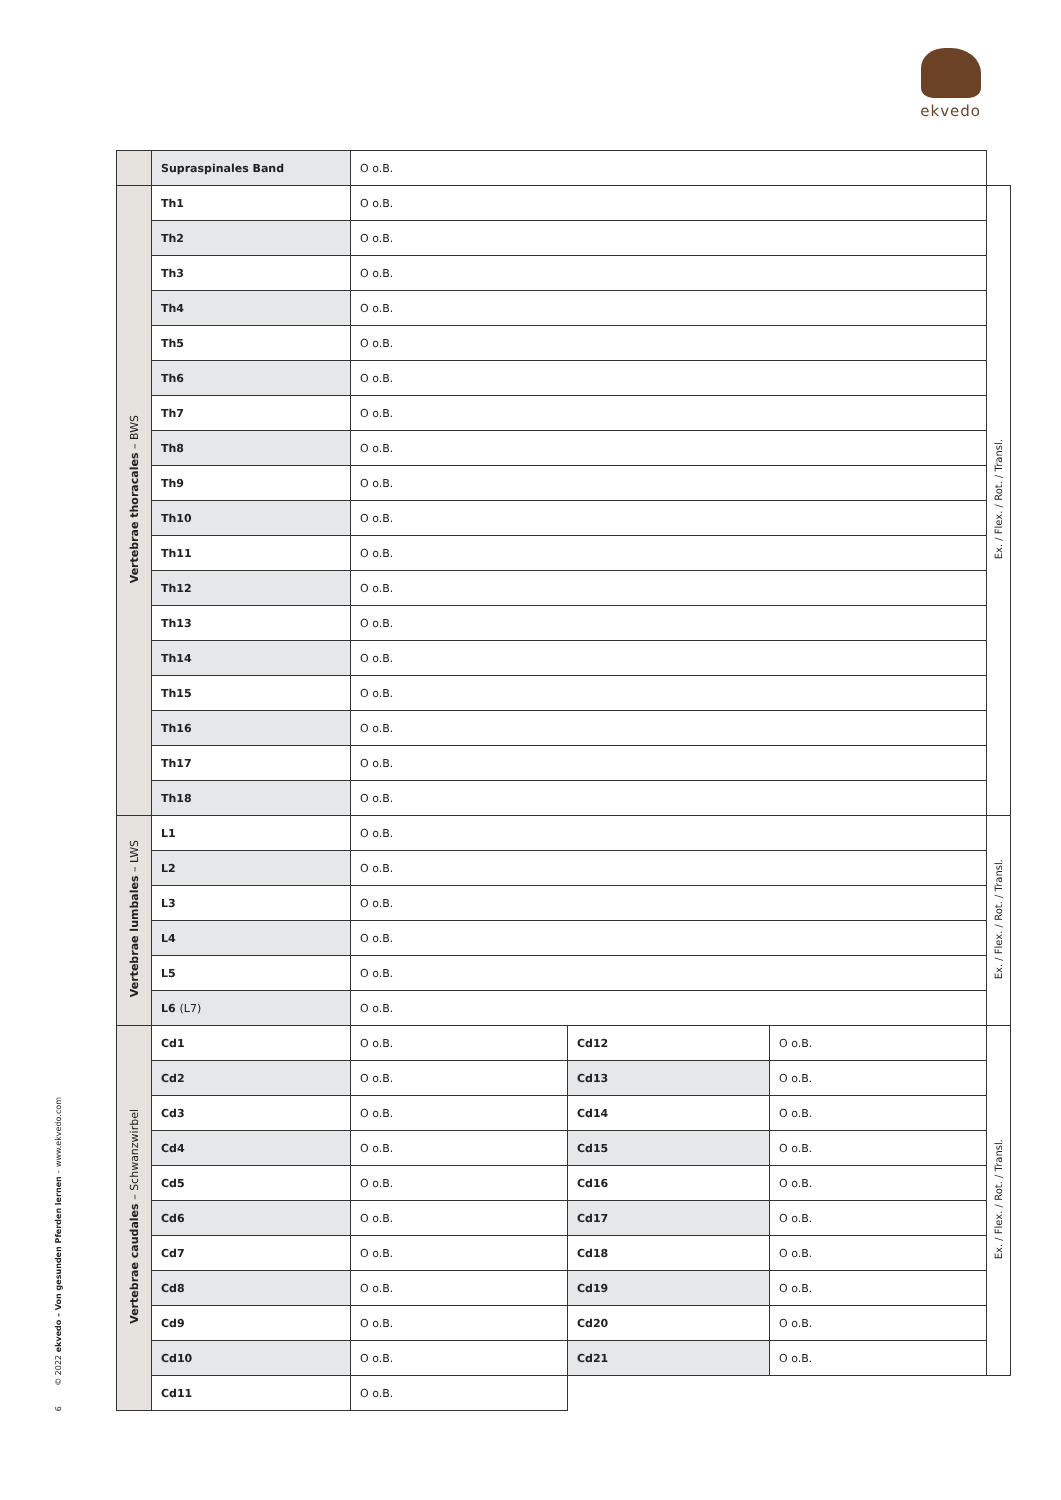ekvedo
6 © 2022 ekvedo – Von gesunden Pferden lernen – www.ekvedo.com
| | Supraspinales Band | O o.B. | | | |
| Vertebrae thoracales – BWS | Th1 | O o.B. | | | Ex. / Flex. / Rot. / Transl. |
| | Th2 | O o.B. | | | |
| | Th3 | O o.B. | | | |
| | Th4 | O o.B. | | | |
| | Th5 | O o.B. | | | |
| | Th6 | O o.B. | | | |
| | Th7 | O o.B. | | | |
| | Th8 | O o.B. | | | |
| | Th9 | O o.B. | | | |
| | Th10 | O o.B. | | | |
| | Th11 | O o.B. | | | |
| | Th12 | O o.B. | | | |
| | Th13 | O o.B. | | | |
| | Th14 | O o.B. | | | |
| | Th15 | O o.B. | | | |
| | Th16 | O o.B. | | | |
| | Th17 | O o.B. | | | |
| | Th18 | O o.B. | | | |
| Vertebrae lumbales – LWS | L1 | O o.B. | | | Ex. / Flex. / Rot. / Transl. |
| | L2 | O o.B. | | | |
| | L3 | O o.B. | | | |
| | L4 | O o.B. | | | |
| | L5 | O o.B. | | | |
| | L6 (L7) | O o.B. | | | |
| Vertebrae caudales – Schwanzwirbel | Cd1 | O o.B. | Cd12 | O o.B. | Ex. / Flex. / Rot. / Transl. |
| | Cd2 | O o.B. | Cd13 | O o.B. | |
| | Cd3 | O o.B. | Cd14 | O o.B. | |
| | Cd4 | O o.B. | Cd15 | O o.B. | |
| | Cd5 | O o.B. | Cd16 | O o.B. | |
| | Cd6 | O o.B. | Cd17 | O o.B. | |
| | Cd7 | O o.B. | Cd18 | O o.B. | |
| | Cd8 | O o.B. | Cd19 | O o.B. | |
| | Cd9 | O o.B. | Cd20 | O o.B. | |
| | Cd10 | O o.B. | Cd21 | O o.B. | |
| | Cd11 | O o.B. | | | |